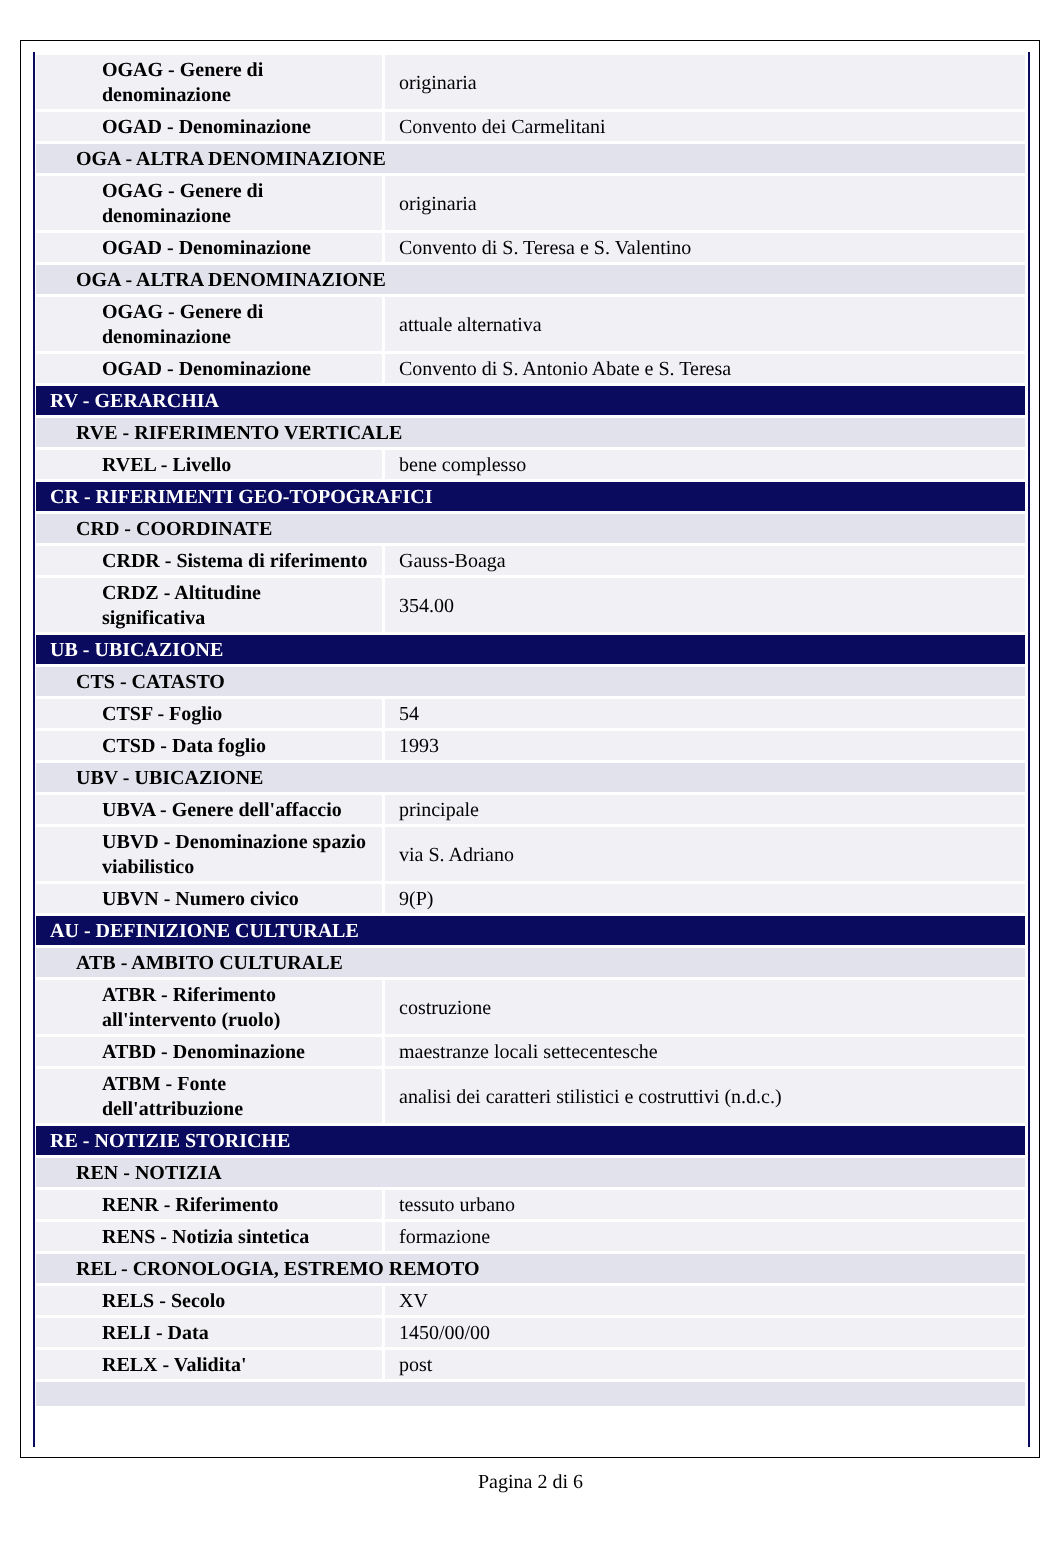| OGAG - Genere di denominazione | originaria |
| OGAD - Denominazione | Convento dei Carmelitani |
| OGA - ALTRA DENOMINAZIONE | |
| OGAG - Genere di denominazione | originaria |
| OGAD - Denominazione | Convento di S. Teresa e S. Valentino |
| OGA - ALTRA DENOMINAZIONE | |
| OGAG - Genere di denominazione | attuale alternativa |
| OGAD - Denominazione | Convento di S. Antonio Abate e S. Teresa |
| RV - GERARCHIA | |
| RVE - RIFERIMENTO VERTICALE | |
| RVEL - Livello | bene complesso |
| CR - RIFERIMENTI GEO-TOPOGRAFICI | |
| CRD - COORDINATE | |
| CRDR - Sistema di riferimento | Gauss-Boaga |
| CRDZ - Altitudine significativa | 354.00 |
| UB - UBICAZIONE | |
| CTS - CATASTO | |
| CTSF - Foglio | 54 |
| CTSD - Data foglio | 1993 |
| UBV - UBICAZIONE | |
| UBVA - Genere dell'affaccio | principale |
| UBVD - Denominazione spazio viabilistico | via S. Adriano |
| UBVN - Numero civico | 9(P) |
| AU - DEFINIZIONE CULTURALE | |
| ATB - AMBITO CULTURALE | |
| ATBR - Riferimento all'intervento (ruolo) | costruzione |
| ATBD - Denominazione | maestranze locali settecentesche |
| ATBM - Fonte dell'attribuzione | analisi dei caratteri stilistici e costruttivi (n.d.c.) |
| RE - NOTIZIE STORICHE | |
| REN - NOTIZIA | |
| RENR - Riferimento | tessuto urbano |
| RENS - Notizia sintetica | formazione |
| REL - CRONOLOGIA, ESTREMO REMOTO | |
| RELS - Secolo | XV |
| RELI - Data | 1450/00/00 |
| RELX - Validita' | post |
Pagina 2 di 6